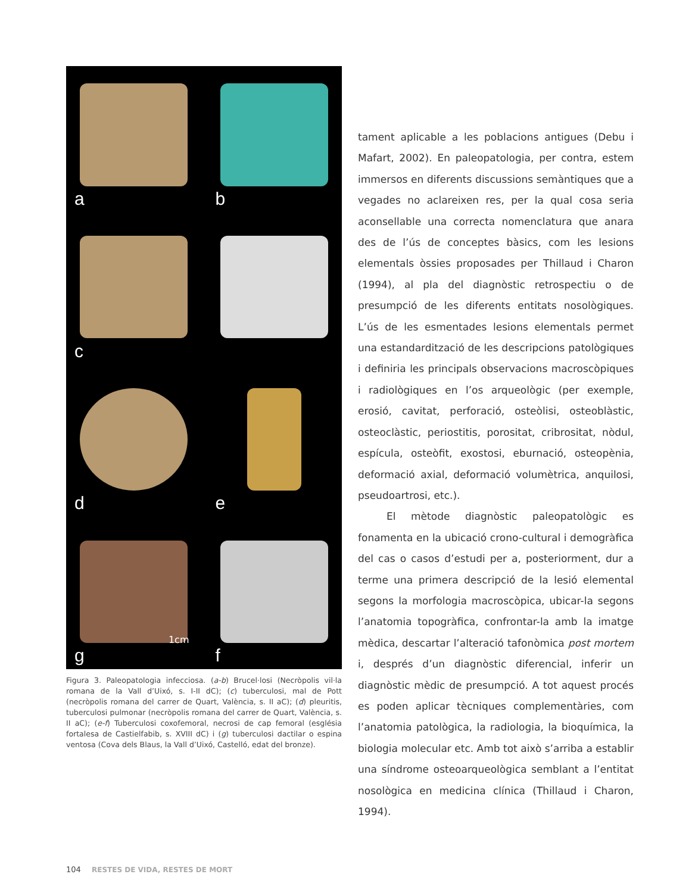a
b
c
d
e
g
1cm
f
Figura 3. Paleopatologia infecciosa. (a-b) Brucel·losi (Necròpolis vil·la romana de la Vall d’Uixó, s. I-II dC); (c) tuberculosi, mal de Pott (necròpolis romana del carrer de Quart, València, s. II aC); (d) pleuritis, tuberculosi pulmonar (necròpolis romana del carrer de Quart, València, s. II aC); (e-f) Tuberculosi coxofemoral, necrosi de cap femoral (església fortalesa de Castielfabib, s. XVIII dC) i (g) tuberculosi dactilar o espina ventosa (Cova dels Blaus, la Vall d’Uixó, Castelló, edat del bronze).
tament aplicable a les poblacions antigues (Debu i Mafart, 2002). En paleopatologia, per contra, estem immersos en diferents discussions semàntiques que a vegades no aclareixen res, per la qual cosa seria aconsellable una correcta nomenclatura que anara des de l’ús de conceptes bàsics, com les lesions elementals òssies proposades per Thillaud i Charon (1994), al pla del diagnòstic retrospectiu o de presumpció de les diferents entitats nosològiques. L’ús de les esmentades lesions elementals permet una estandardització de les descripcions patològiques i definiria les principals observacions macroscòpiques i radiològiques en l’os arqueològic (per exemple, erosió, cavitat, perforació, osteòlisi, osteoblàstic, osteoclàstic, periostitis, porositat, cribrositat, nòdul, espícula, osteòfit, exostosi, eburnació, osteopènia, deformació axial, deformació volumètrica, anquilosi, pseudoartrosi, etc.).
El mètode diagnòstic paleopatològic es fonamenta en la ubicació crono-cultural i demogràfica del cas o casos d’estudi per a, posteriorment, dur a terme una primera descripció de la lesió elemental segons la morfologia macroscòpica, ubicar-la segons l’anatomia topogràfica, confrontar-la amb la imatge mèdica, descartar l’alteració tafonòmica post mortem i, després d’un diagnòstic diferencial, inferir un diagnòstic mèdic de presumpció. A tot aquest procés es poden aplicar tècniques complementàries, com l’anatomia patològica, la radiologia, la bioquímica, la biologia molecular etc. Amb tot això s’arriba a establir una síndrome osteoarqueològica semblant a l’entitat nosològica en medicina clínica (Thillaud i Charon, 1994).
104 RESTES DE VIDA, RESTES DE MORT